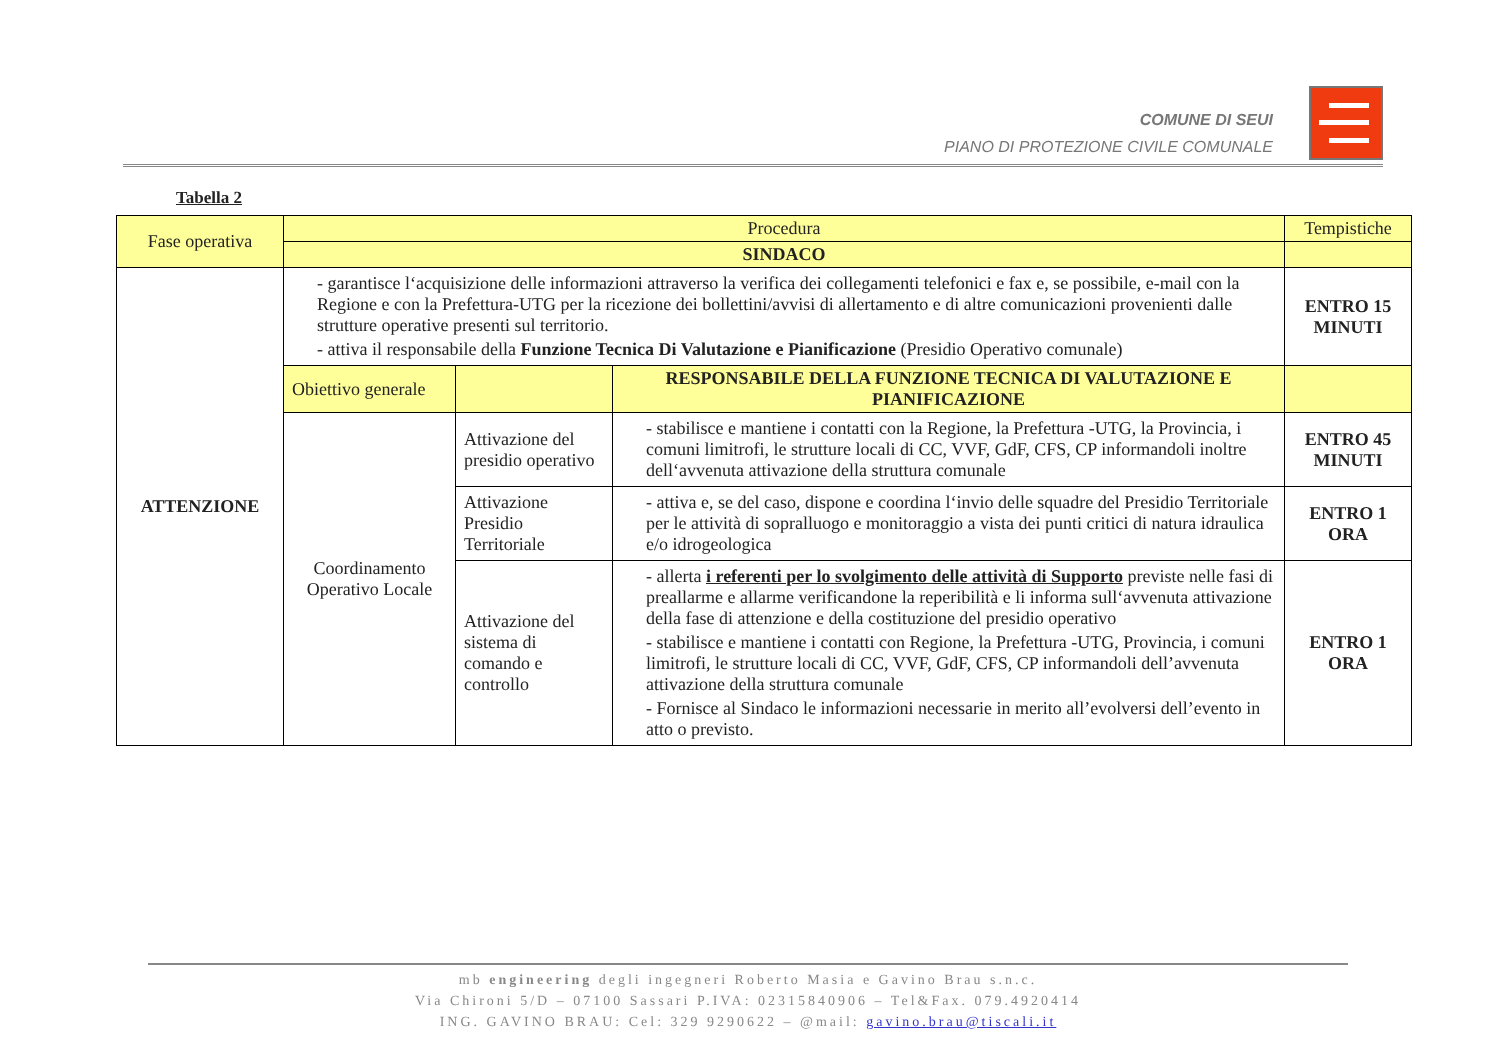COMUNE DI SEUI
PIANO DI PROTEZIONE CIVILE COMUNALE
Tabella 2
| Fase operativa | Procedura | | | Tempistiche |
| --- | --- | --- | --- | --- |
| | SINDACO | | | |
| ATTENZIONE | - garantisce l‘acquisizione delle informazioni attraverso la verifica dei collegamenti telefonici e fax e, se possibile, e-mail con la Regione e con la Prefettura-UTG per la ricezione dei bollettini/avvisi di allertamento e di altre comunicazioni provenienti dalle strutture operative presenti sul territorio. - attiva il responsabile della Funzione Tecnica Di Valutazione e Pianificazione (Presidio Operativo comunale) | | | ENTRO 15 MINUTI |
| | Obiettivo generale | | RESPONSABILE DELLA FUNZIONE TECNICA DI VALUTAZIONE E PIANIFICAZIONE | |
| | Coordinamento Operativo Locale | Attivazione del presidio operativo | - stabilisce e mantiene i contatti con la Regione, la Prefettura -UTG, la Provincia, i comuni limitrofi, le strutture locali di CC, VVF, GdF, CFS, CP informandoli inoltre dell‘avvenuta attivazione della struttura comunale | ENTRO 45 MINUTI |
| | | Attivazione Presidio Territoriale | - attiva e, se del caso, dispone e coordina l‘invio delle squadre del Presidio Territoriale per le attività di sopralluogo e monitoraggio a vista dei punti critici di natura idraulica e/o idrogeologica | ENTRO 1 ORA |
| | | Attivazione del sistema di comando e controllo | - allerta i referenti per lo svolgimento delle attività di Supporto previste nelle fasi di preallarme e allarme verificandone la reperibilità e li informa sull‘avvenuta attivazione della fase di attenzione e della costituzione del presidio operativo - stabilisce e mantiene i contatti con Regione, la Prefettura -UTG, Provincia, i comuni limitrofi, le strutture locali di CC, VVF, GdF, CFS, CP informandoli dell’avvenuta attivazione della struttura comunale - Fornisce al Sindaco le informazioni necessarie in merito all’evolversi dell’evento in atto o previsto. | ENTRO 1 ORA |
mb engineering degli ingegneri Roberto Masia e Gavino Brau s.n.c.
Via Chironi 5/D – 07100 Sassari P.IVA: 02315840906 – Tel&Fax. 079.4920414
ING. GAVINO BRAU: Cel: 329 9290622 – @mail: gavino.brau@tiscali.it